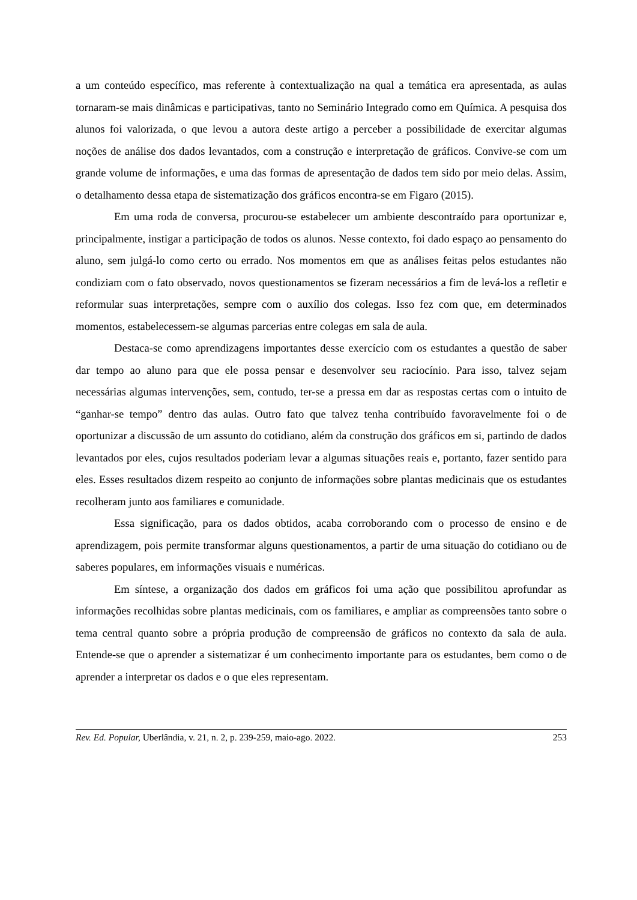a um conteúdo específico, mas referente à contextualização na qual a temática era apresentada, as aulas tornaram-se mais dinâmicas e participativas, tanto no Seminário Integrado como em Química. A pesquisa dos alunos foi valorizada, o que levou a autora deste artigo a perceber a possibilidade de exercitar algumas noções de análise dos dados levantados, com a construção e interpretação de gráficos. Convive-se com um grande volume de informações, e uma das formas de apresentação de dados tem sido por meio delas. Assim, o detalhamento dessa etapa de sistematização dos gráficos encontra-se em Figaro (2015).
Em uma roda de conversa, procurou-se estabelecer um ambiente descontraído para oportunizar e, principalmente, instigar a participação de todos os alunos. Nesse contexto, foi dado espaço ao pensamento do aluno, sem julgá-lo como certo ou errado. Nos momentos em que as análises feitas pelos estudantes não condiziam com o fato observado, novos questionamentos se fizeram necessários a fim de levá-los a refletir e reformular suas interpretações, sempre com o auxílio dos colegas. Isso fez com que, em determinados momentos, estabelecessem-se algumas parcerias entre colegas em sala de aula.
Destaca-se como aprendizagens importantes desse exercício com os estudantes a questão de saber dar tempo ao aluno para que ele possa pensar e desenvolver seu raciocínio. Para isso, talvez sejam necessárias algumas intervenções, sem, contudo, ter-se a pressa em dar as respostas certas com o intuito de “ganhar-se tempo” dentro das aulas. Outro fato que talvez tenha contribuído favoravelmente foi o de oportunizar a discussão de um assunto do cotidiano, além da construção dos gráficos em si, partindo de dados levantados por eles, cujos resultados poderiam levar a algumas situações reais e, portanto, fazer sentido para eles. Esses resultados dizem respeito ao conjunto de informações sobre plantas medicinais que os estudantes recolheram junto aos familiares e comunidade.
Essa significação, para os dados obtidos, acaba corroborando com o processo de ensino e de aprendizagem, pois permite transformar alguns questionamentos, a partir de uma situação do cotidiano ou de saberes populares, em informações visuais e numéricas.
Em síntese, a organização dos dados em gráficos foi uma ação que possibilitou aprofundar as informações recolhidas sobre plantas medicinais, com os familiares, e ampliar as compreensões tanto sobre o tema central quanto sobre a própria produção de compreensão de gráficos no contexto da sala de aula. Entende-se que o aprender a sistematizar é um conhecimento importante para os estudantes, bem como o de aprender a interpretar os dados e o que eles representam.
Rev. Ed. Popular, Uberlândia, v. 21, n. 2, p. 239-259, maio-ago. 2022. 253